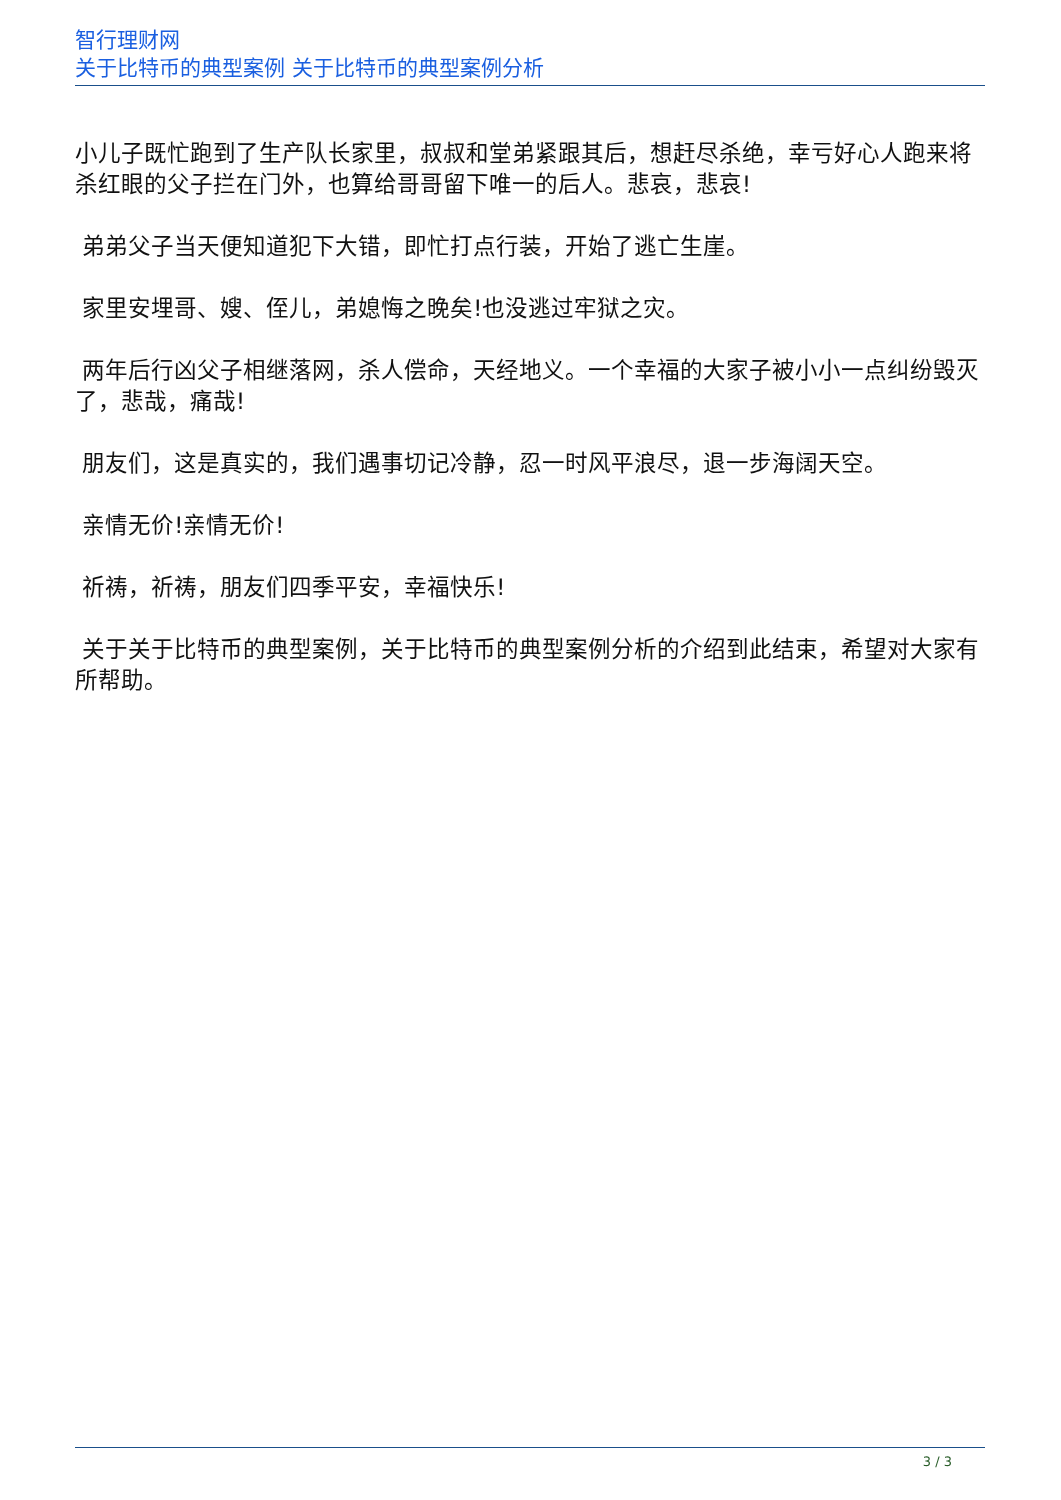智行理财网
关于比特币的典型案例 关于比特币的典型案例分析
小儿子既忙跑到了生产队长家里，叔叔和堂弟紧跟其后，想赶尽杀绝，幸亏好心人跑来将杀红眼的父子拦在门外，也算给哥哥留下唯一的后人。悲哀，悲哀!
弟弟父子当天便知道犯下大错，即忙打点行装，开始了逃亡生崖。
家里安埋哥、嫂、侄儿，弟媳悔之晚矣!也没逃过牢狱之灾。
两年后行凶父子相继落网，杀人偿命，天经地义。一个幸福的大家子被小小一点纠纷毁灭了，悲哉，痛哉!
朋友们，这是真实的，我们遇事切记冷静，忍一时风平浪尽，退一步海阔天空。
亲情无价!亲情无价!
祈祷，祈祷，朋友们四季平安，幸福快乐!
关于关于比特币的典型案例，关于比特币的典型案例分析的介绍到此结束，希望对大家有所帮助。
3 / 3